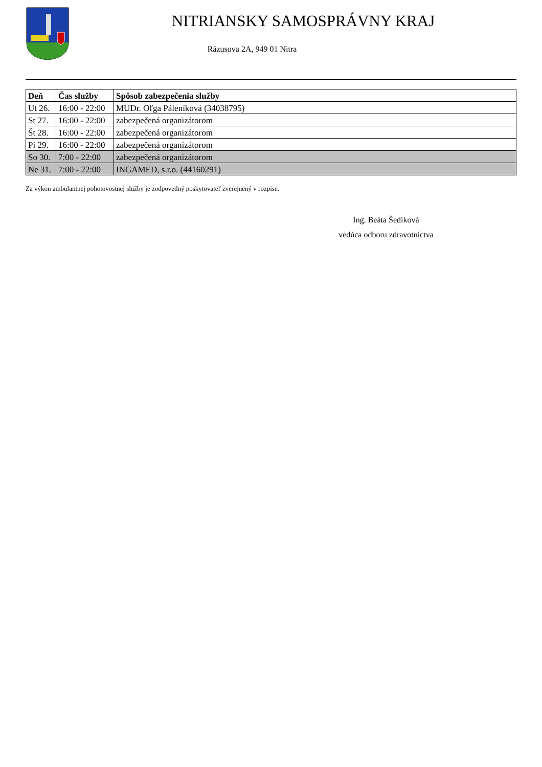NITRIANSKY SAMOSPRÁVNY KRAJ
Rázusova 2A, 949 01 Nitra
| Deň | Čas služby | Spôsob zabezpečenia služby |
| --- | --- | --- |
| Ut 26. | 16:00 - 22:00 | MUDr. Oľga Páleníková (34038795) |
| St 27. | 16:00 - 22:00 | zabezpečená organizátorom |
| Št 28. | 16:00 - 22:00 | zabezpečená organizátorom |
| Pi 29. | 16:00 - 22:00 | zabezpečená organizátorom |
| So 30. | 7:00 - 22:00 | zabezpečená organizátorom |
| Ne 31. | 7:00 - 22:00 | INGAMED, s.r.o. (44160291) |
Za výkon ambulantnej pohotovostnej služby je zodpovedný poskytovateľ zverejnený v rozpise.
Ing. Beáta Šedíková
vedúca odboru zdravotníctva